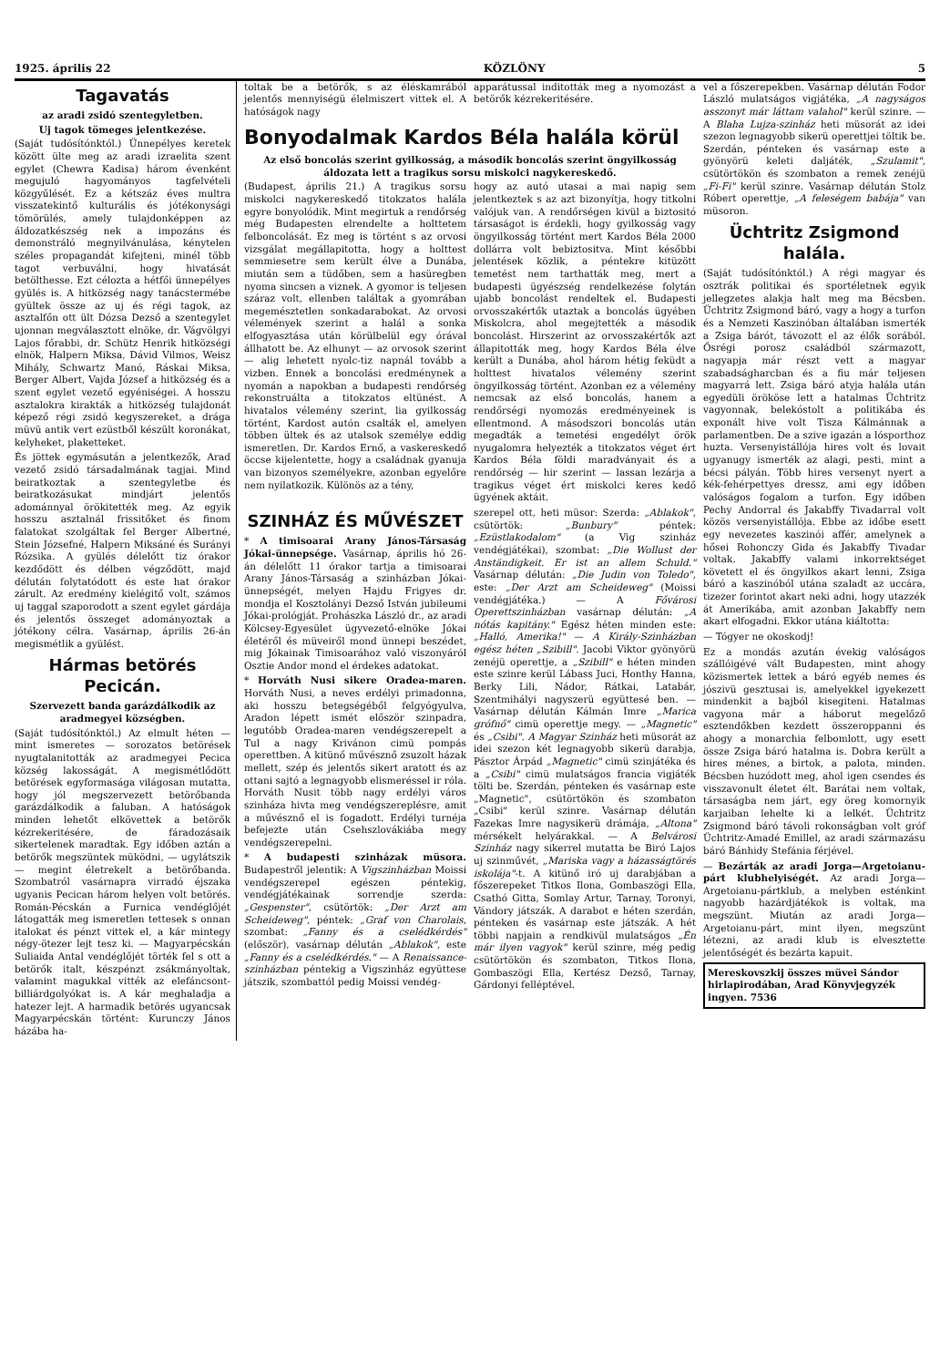1925. április 22 KÖZLÖNY 5
Tagavatás
az aradi zsidó szentegyletben.
Uj tagok tömeges jelentkezése.
(Saját tudósítónktól.) Ünnepélyes keretek között ülte meg az aradi izraelita szent egylet (Chewra Kadisa) három évenként megujuló hagyományos tagfelvételi közgyűlését. Ez a kétszáz éves multra visszatekintő kulturális és jótékonysági tömörülés, amely tulajdonképpen az áldozatkészség nek a impozáns és demonstráló megnyilvánulása, kénytelen széles propagandát kifejteni, minél több tagot verbuválni, hogy hivatását betölthesse. Ezt célozta a hétfői ünnepélyes gyülés is. A hitközség nagy tanácstermébe gyültek össze az uj és régi tagok, az asztalfőn ott ült Dózsa Dezső a szentegylet ujonnan megválasztott elnöke, dr. Vágvölgyi Lajos főrabbi, dr. Schütz Henrik hitközségi elnök, Halpern Miksa, Dávid Vilmos, Weisz Mihály, Schwartz Manó, Ráskai Miksa, Berger Albert, Vajda József a hitközség és a szent egylet vezető egyéniségei. A hosszu asztalokra kirakták a hitközség tulajdonát képező régi zsidó kegyszereket, a drága müvü antik vert ezüstből készült koronákat, kelyheket, plaketteket.
És jöttek egymásután a jelentkezők, Arad vezető zsidó társadalmának tagjai. Mind beiratkoztak a szentegyletbe és beiratkozásukat mindjárt jelentős adománnyal örökitették meg. Az egyik hosszu asztalnál frissitőket és finom falatokat szolgáltak fel Berger Albertné, Stein Józsefné, Halpern Miksáné és Surányi Rózsika. A gyülés délelőtt tiz órakor kezdődött és délben végződött, majd délután folytatódott és este hat órakor zárult. Az eredmény kielégitő volt, számos uj taggal szaporodott a szent egylet gárdája és jelentős összeget adományoztak a jótékony célra. Vasárnap, április 26-án megismétlik a gyülést.
Hármas betörés Pecicán.
Szervezett banda garázdálkodik az aradmegyei községben.
(Saját tudósítónktól.) Az elmult héten — mint ismeretes — sorozatos betörések nyugtalanitották az aradmegyei Pecica község lakosságát. A megismétlődött betörések egyformasága világosan mutatta, hogy jól megszervezett betörőbanda garázdálkodik a faluban. A hatóságok minden lehetőt elkövettek a betörők kézrekeritésére, de fáradozásaik sikertelenek maradtak. Egy időben aztán a betörők megszüntek müködni, — ugylátszik — megint életrekelt a betörőbanda. Szombatról vasárnapra virradó éjszaka ugyanis Pecican három helyen volt betörés. Román-Pécskán a Furnica vendéglőjét látogatták meg ismeretlen tettesek s onnan italokat és pénzt vittek el, a kár mintegy négy-ötezer lejt tesz ki. — Magyarpécskán Suliaida Antal vendéglőjét törték fel s ott a betörők italt, készpénzt zsákmányoltak, valamint magukkal vitték az elefáncsont-billiárdgolyókat is. A kár meghaladja a hatezer lejt. A harmadik betörés ugyancsak Magyarpécskán történt: Kurunczy János házába ha-
toltak be a betörők, s az éléskamrából jelentős mennyiségü élelmiszert vittek el. A hatóságok nagy
apparátussal inditották meg a nyomozást a betörők kézrekeritésére.
Bonyodalmak Kardos Béla halála körül
Az első boncolás szerint gyilkosság, a második boncolás szerint öngyilkosság áldozata lett a tragikus sorsu miskolci nagykereskedő.
(Budapest, április 21.) A tragikus sorsu miskolci nagykereskedő titokzatos halála egyre bonyolódik. Mint megirtuk a rendőrség még Budapesten elrendelte a holttetem felboncolását. Ez meg is történt s az orvosi vizsgálat megállapitotta, hogy a holttest semmiesetre sem került élve a Dunába, miután sem a tüdőben, sem a hasüregben nyoma sincsen a viznek. A gyomor is teljesen száraz volt, ellenben találtak a gyomrában megemésztetlen sonkadarabokat. Az orvosi vélemények szerint a halál a sonka elfogyasztása után körülbelül egy órával állhatott be. Az elhunyt — az orvosok szerint — alig lehetett nyolc-tiz napnál tovább a vizben. Ennek a boncolási eredménynek a nyomán a napokban a budapesti rendőrség rekonstruálta a titokzatos eltünést. A hivatalos vélemény szerint, lia gyilkosság történt, Kardost autón csalták el, amelyen többen ültek és az utalsok személye eddig ismeretlen. Dr. Kardos Ernő, a vaskereskedő öccse kijelentette, hogy a családnak gyanuja van bizonyos személyekre, azonban egyelőre nem nyilatkozik. Különös az a tény,
hogy az autó utasai a mai napig sem jelentkeztek s az azt bizonyítja, hogy titkolni valójuk van. A rendőrségen kivül a biztositó társaságot is érdekli, hogy gyilkosság vagy öngyilkosság történt mert Kardos Béla 2000 dollárra volt bebiztositva. Mint későbbi jelentések közlik, a péntekre kitüzött temetést nem tarthatták meg, mert a budapesti ügyészség rendelkezése folytán ujabb boncolást rendeltek el. Budapesti orvosszakértők utaztak a boncolás ügyében Miskolcra, ahol megejtették a második boncolást. Hirszerint az orvosszakértők azt állapitották meg, hogy Kardos Béla élve került a Dunába, ahol három hétig feküdt a holttest hivatalos vélemény szerint öngyilkosság történt. Azonban ez a vélemény nemcsak az első boncolás, hanem a rendőrségi nyomozás eredményeinek is ellentmond. A másodszori boncolás után megadták a temetési engedélyt örök nyugalomra helyezték a titokzatos véget ért Kardos Béla földi maradványait és a rendőrség — hir szerint — lassan lezárja a tragikus véget ért miskolci keres kedő ügyének aktáit.
SZINHÁZ ÉS MŰVÉSZET
* A timisoarai Arany János-Társaság Jókai-ünnepsége. Vasárnap, április hó 26-án délelőtt 11 órakor tartja a timisoarai Arany János-Társaság a szinházban Jókai-ünnepségét, melyen Hajdu Frigyes dr. mondja el Kosztolányi Dezső István jubileumi Jókai-prológját. Prohászka László dr., az aradi Kölcsey-Egyesület ügyvezető-elnöke Jókai életéről és müveiről mond ünnepi beszédet, mig Jókainak Timisoarához való viszonyáról Osztie Andor mond el érdekes adatokat.
* Horváth Nusi sikere Oradea-maren. Horváth Nusi, a neves erdélyi primadonna, aki hosszu betegségéből felgyógyulva, Aradon lépett ismét először szinpadra, legutóbb Oradea-maren vendégszerepelt a Tul a nagy Krivánon cimü pompás operettben. A kitünő művésznő zsuzolt házak mellett, szép és jelentős sikert aratott és az ottani sajtó a legnagyobb elismeréssel ir róla. Horváth Nusit több nagy erdélyi város szinháza hivta meg vendégszereplésre, amit a művésznő el is fogadott. Erdélyi turnéja befejezte után Csehszlovákiába megy vendégszerepelni.
* A budapesti szinházak müsora. Budapestről jelentik: A Vigszinházban Moissi vendégszerepel egészen péntekig, vendégjátékainak sorrendje szerda: „Gespenster", csütörtök: „Der Arzt am Scheideweg", péntek: „Graf von Charolais, szombat: „Fanny és a cselédkérdés" (először), vasárnap délután „Ablakok", este „Fanny és a cselédkérdés." — A Renaissance-szinházban péntekig a Vigszinház együttese játszik, szombattól pedig Moissi vendég-
szerepel ott, heti müsor: Szerda: „Ablakok", csütörtök: „Bunbury" péntek: „Ezüstlakodalom" (a Vig szinház vendégjátékai), szombat: „Die Wollust der Anständigkeit. Er ist an allem Schuld." Vasárnap délután: „Die Judin von Toledo", este: „Der Arzt am Scheideweg" (Moissi vendégjátéka.) — A Fővárosi Operettszinházban vasárnap délután: „A nótás kapitány." Egész héten minden este: „Halló, Amerika!" — A Király-Szinházban egész héten „Szibill". Jacobi Viktor gyönyörü zenéjü operettje, a „Szibill" e héten minden este szinre kerül Lábass Juci, Honthy Hanna, Berky Lili, Nádor, Rátkai, Latabár, Szentmihályi nagyszerü együttesé ben. — Vasárnap délután Kálmán Imre „Marica grófnő" cimü operettje megy. — „Magnetic" és „Csibi". A Magyar Szinház heti müsorát az idei szezon két legnagyobb sikerü darabja, Pásztor Árpád „Magnetic" cimü szinjátéka és a „Csibi" cimü mulatságos francia vigjáték tölti be. Szerdán, pénteken és vasárnap este „Magnetic", csütörtökön és szombaton „Csibi" kerül szinre. Vasárnap délután Fazekas Imre nagysikerü drámája, „Altona" mérsékelt helyárakkal. — A Belvárosi Szinház nagy sikerrel mutatta be Biró Lajos uj szinművét, „Mariska vagy a házasságtörés iskolája"-t. A kitünő iró uj darabjában a főszerepeket Titkos Ilona, Gombaszögi Ella, Csathó Gitta, Somlay Artur, Tarnay, Toronyi, Vándory játszák. A darabot e héten szerdán, pénteken és vasárnap este játszák. A hét többi napjain a rendkivül mulatságos „Én már ilyen vagyok" kerül szinre, még pedig csütörtökön és szombaton, Titkos Ilona, Gombaszögi Ella, Kertész Dezső, Tarnay, Gárdonyi felléptével.
vel a főszerepekben. Vasárnap délután Fodor László mulatságos vigjátéka, „A nagyságos asszonyt már láttam valahol" kerül szinre. — A Blaha Lujza-szinház heti müsorát az idei szezon legnagyobb sikerü operettjei töltik be. Szerdán, pénteken és vasárnap este a gyönyörü keleti daljáték, „Szulamit", csütörtökön és szombaton a remek zenéjü „Fi-Fi" kerül szinre. Vasárnap délután Stolz Róbert operettje, „A feleségem babája" van müsoron.
Üchtritz Zsigmond halála.
(Saját tudósítónktól.) A régi magyar és osztrák politikai és sportéletnek egyik jellegzetes alakja halt meg ma Bécsben. Üchtritz Zsigmond báró, vagy a hogy a turfon és a Nemzeti Kaszinóban általában ismerték a Zsiga bárót, távozott el az élők sorából. Ősrégi porosz családból származott, nagyapja már részt vett a magyar szabadságharcban és a fiu már teljesen magyarrá lett. Zsiga báró atyja halála után egyedüli örököse lett a hatalmas Üchtritz vagyonnak, belekóstolt a politikába és exponált hive volt Tisza Kálmánnak a parlamentben. De a szive igazán a lósporthoz huzta. Versenyistállója hires volt és lovait ugyanugy ismerték az alagi, pesti, mint a bécsi pályán. Több hires versenyt nyert a kék-fehérpettyes dressz, ami egy időben valóságos fogalom a turfon. Egy időben Pechy Andorral és Jakabffy Tivadarral volt közös versenyistállója. Ebbe az időbe esett egy nevezetes kaszinói affér, amelynek a hősei Rohonczy Gida és Jakabffy Tivadar voltak. Jakabffy valami inkorrektséget követett el és öngyilkos akart lenni, Zsiga báró a kaszinóból utána szaladt az uccára, tizezer forintot akart neki adni, hogy utazzék át Amerikába, amit azonban Jakabffy nem akart elfogadni. Ekkor utána kiáltotta:
— Tógyer ne okoskodj!
Ez a mondás azután évekig valóságos szállóigévé vált Budapesten, mint ahogy közismertek lettek a báró egyéb nemes és jószivü gesztusai is, amelyekkel igyekezett mindenkit a bajból kisegiteni. Hatalmas vagyona már a háborut megelőző esztendőkben kezdett összeroppanni és ahogy a monarchia felbomlott, ugy esett össze Zsiga báró hatalma is. Dobra került a hires ménes, a birtok, a palota, minden. Bécsben huzódott meg, ahol igen csendes és visszavonult életet élt. Barátai nem voltak, társaságba nem járt, egy öreg komornyik karjaiban lehelte ki a lelkét. Üchtritz Zsigmond báró távoli rokonságban volt gróf Üchtritz-Amadé Emillel, az aradi származásu báró Bánhidy Stefánia férjével.
— Bezárták az aradi Jorga—Argetoianu-párt klubhelyiségét. Az aradi Jorga—Argetoianu-pártklub, a melyben esténkint nagyobb hazárdjátékok is voltak, ma megszünt. Miután az aradi Jorga—Argetoianu-párt, mint ilyen, megszünt létezni, az aradi klub is elvesztette jelentőségét és bezárta kapuit.
Mereskovszkij összes müvei Sándor hirlapirodában, Arad Könyvjegyzék ingyen. 7536